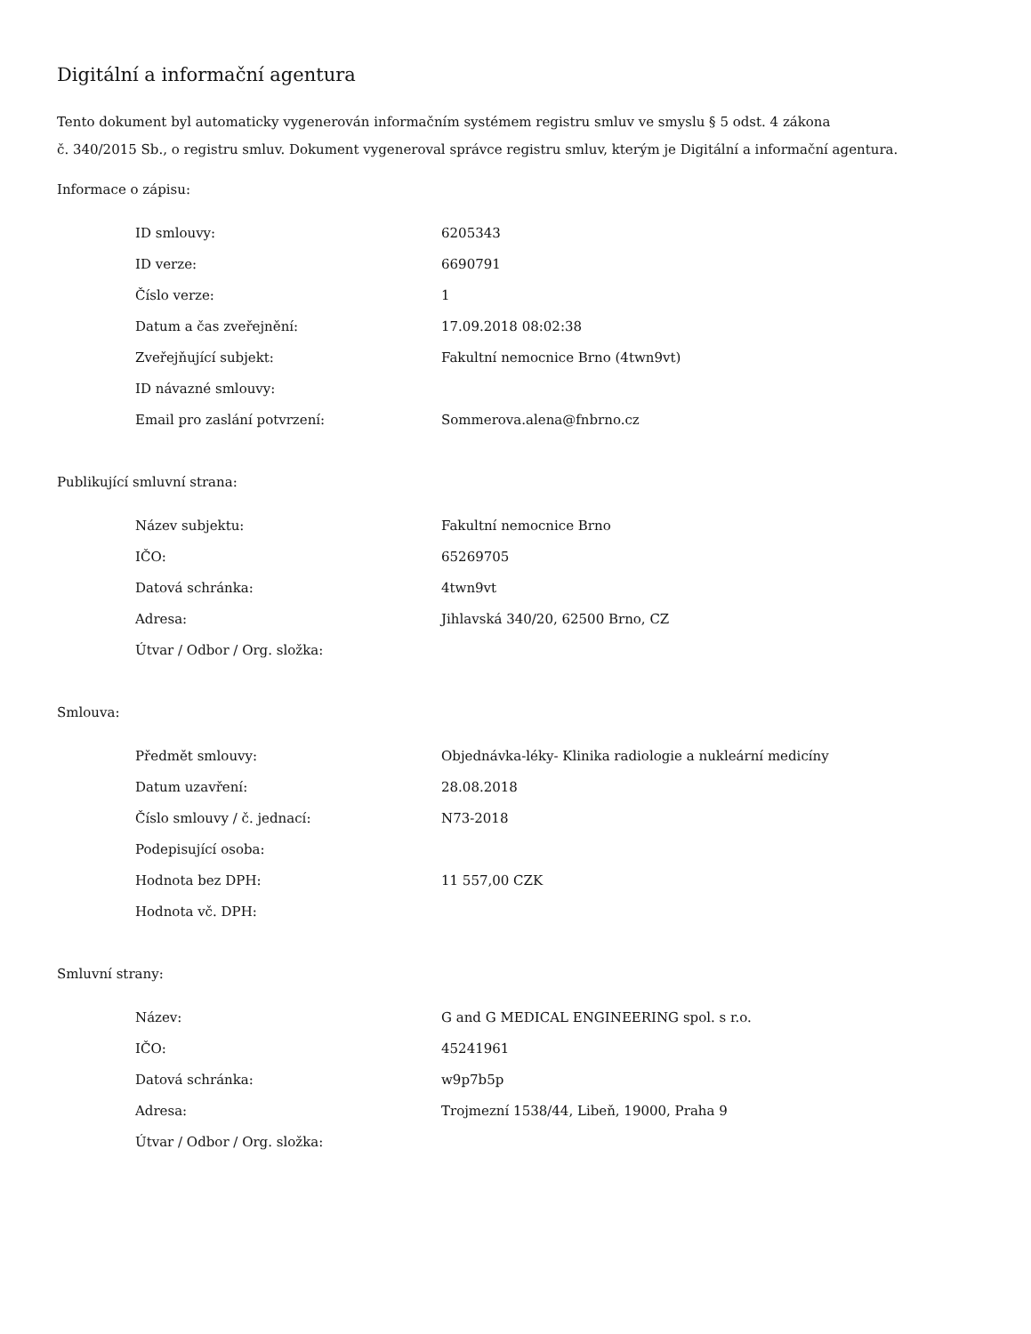Digitální a informační agentura
Tento dokument byl automaticky vygenerován informačním systémem registru smluv ve smyslu § 5 odst. 4 zákona
č. 340/2015 Sb., o registru smluv. Dokument vygeneroval správce registru smluv, kterým je Digitální a informační agentura.
Informace o zápisu:
| ID smlouvy: | 6205343 |
| ID verze: | 6690791 |
| Číslo verze: | 1 |
| Datum a čas zveřejnění: | 17.09.2018 08:02:38 |
| Zveřejňující subjekt: | Fakultní nemocnice Brno (4twn9vt) |
| ID návazné smlouvy: | |
| Email pro zaslání potvrzení: | Sommerova.alena@fnbrno.cz |
Publikující smluvní strana:
| Název subjektu: | Fakultní nemocnice Brno |
| IČO: | 65269705 |
| Datová schránka: | 4twn9vt |
| Adresa: | Jihlavská 340/20, 62500 Brno, CZ |
| Útvar / Odbor / Org. složka: | |
Smlouva:
| Předmět smlouvy: | Objednávka-léky- Klinika radiologie a nukleární medicíny |
| Datum uzavření: | 28.08.2018 |
| Číslo smlouvy / č. jednací: | N73-2018 |
| Podepisující osoba: | |
| Hodnota bez DPH: | 11 557,00 CZK |
| Hodnota vč. DPH: | |
Smluvní strany:
| Název: | G and G MEDICAL ENGINEERING spol. s r.o. |
| IČO: | 45241961 |
| Datová schránka: | w9p7b5p |
| Adresa: | Trojmezní 1538/44, Libeň, 19000, Praha 9 |
| Útvar / Odbor / Org. složka: | |